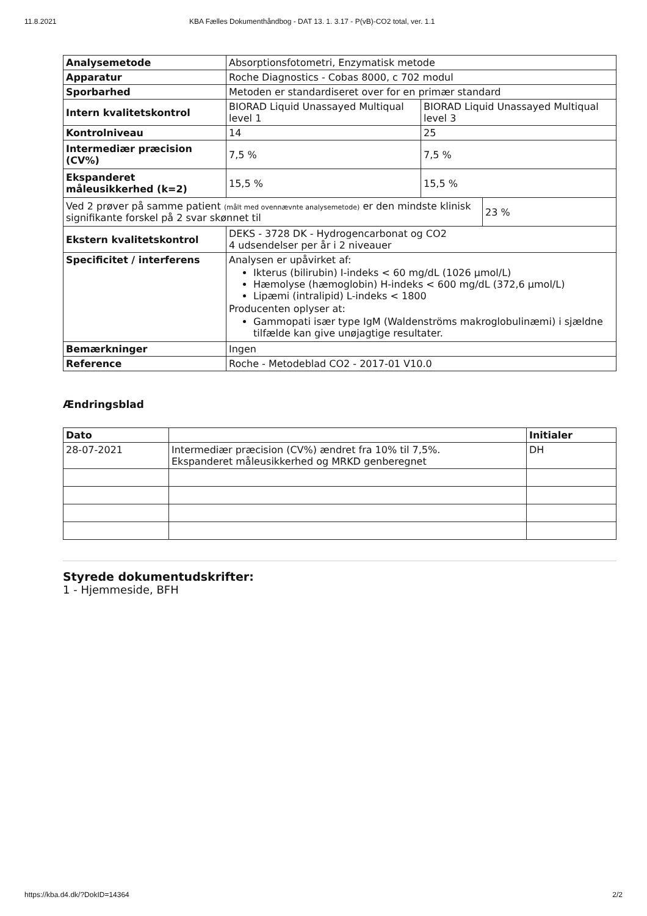11.8.2021 KBA Fælles Dokumenthåndbog - DAT 13. 1. 3.17 - P(vB)-CO2 total, ver. 1.1
| Analysemetode | Absorptionsfotometri, Enzymatisk metode | | |
| Apparatur | Roche Diagnostics - Cobas 8000, c 702 modul | | |
| Sporbarhed | Metoden er standardiseret over for en primær standard | | |
| Intern kvalitetskontrol | BIORAD Liquid Unassayed Multiqual level 1 | BIORAD Liquid Unassayed Multiqual level 3 | |
| Kontrolniveau | 14 | 25 | |
| Intermediær præcision (CV%) | 7,5 % | 7,5 % | |
| Ekspanderet måleusikkerhed (k=2) | 15,5 % | 15,5 % | |
| Ved 2 prøver på samme patient (målt med ovennævnte analysemetode) er den mindste klinisk signifikante forskel på 2 svar skønnet til | | | 23 % |
| Ekstern kvalitetskontrol | DEKS - 3728 DK - Hydrogencarbonat og CO2 4 udsendelser per år i 2 niveauer | | |
| Specificitet / interferens | Analysen er upåvirket af: Ikterus (bilirubin) I-indeks < 60 mg/dL (1026 µmol/L) Hæmolyse (hæmoglobin) H-indeks < 600 mg/dL (372,6 µmol/L) Lipæmi (intralipid) L-indeks < 1800 Producenten oplyser at: Gammopati især type IgM (Waldenströms makroglobulinæmi) i sjældne tilfælde kan give unøjagtige resultater. | | |
| Bemærkninger | Ingen | | |
| Reference | Roche - Metodeblad CO2 - 2017-01 V10.0 | | |
Ændringsblad
| Dato | | Initialer |
| --- | --- | --- |
| 28-07-2021 | Intermediær præcision (CV%) ændret fra 10% til 7,5%. Ekspanderet måleusikkerhed og MRKD genberegnet | DH |
Styrede dokumentudskrifter:
1 - Hjemmeside, BFH
https://kba.d4.dk/?DokID=14364 2/2